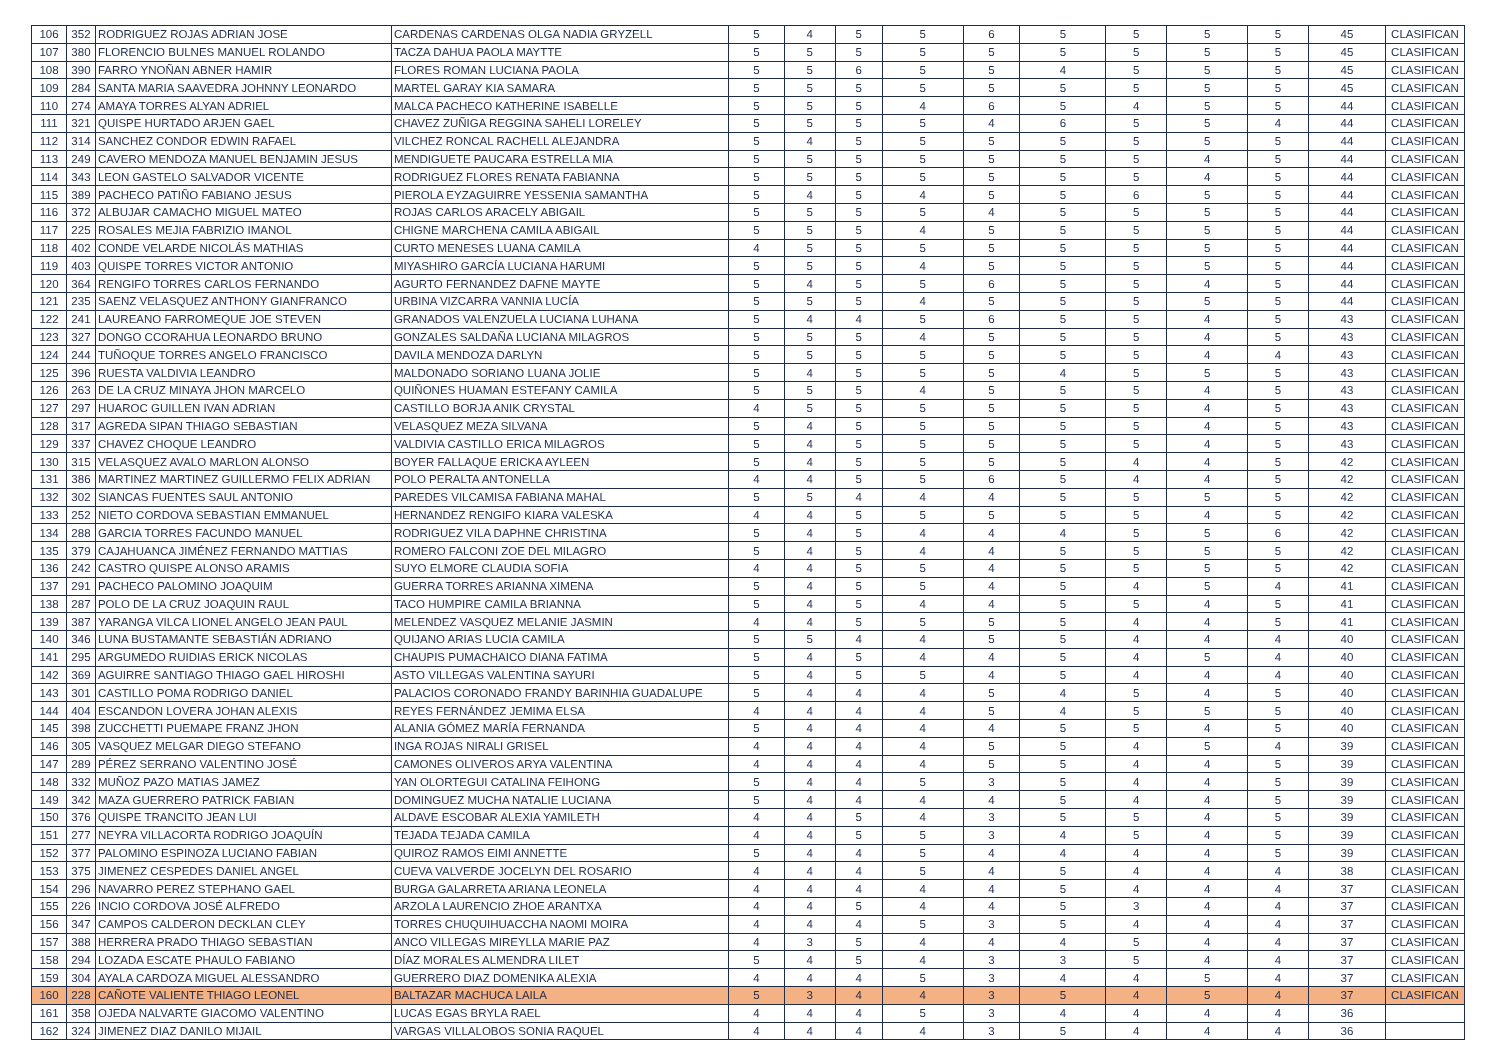| 106 | 352 | RODRIGUEZ ROJAS ADRIAN JOSE | CARDENAS CARDENAS OLGA NADIA GRYZELL | 5 | 4 | 5 | 5 | 6 | 5 | 5 | 5 | 5 | 45 | CLASIFICAN |
| 107 | 380 | FLORENCIO BULNES MANUEL ROLANDO | TACZA DAHUA PAOLA MAYTTE | 5 | 5 | 5 | 5 | 5 | 5 | 5 | 5 | 5 | 45 | CLASIFICAN |
| 108 | 390 | FARRO YNOÑAN ABNER HAMIR | FLORES ROMAN LUCIANA PAOLA | 5 | 5 | 6 | 5 | 5 | 4 | 5 | 5 | 5 | 45 | CLASIFICAN |
| 109 | 284 | SANTA MARIA SAAVEDRA JOHNNY LEONARDO | MARTEL GARAY KIA SAMARA | 5 | 5 | 5 | 5 | 5 | 5 | 5 | 5 | 5 | 45 | CLASIFICAN |
| 110 | 274 | AMAYA TORRES ALYAN ADRIEL | MALCA PACHECO KATHERINE ISABELLE | 5 | 5 | 5 | 4 | 6 | 5 | 4 | 5 | 5 | 44 | CLASIFICAN |
| 111 | 321 | QUISPE HURTADO ARJEN GAEL | CHAVEZ ZUÑIGA REGGINA SAHELI LORELEY | 5 | 5 | 5 | 5 | 4 | 6 | 5 | 5 | 4 | 44 | CLASIFICAN |
| 112 | 314 | SANCHEZ CONDOR EDWIN RAFAEL | VILCHEZ RONCAL RACHELL ALEJANDRA | 5 | 4 | 5 | 5 | 5 | 5 | 5 | 5 | 5 | 44 | CLASIFICAN |
| 113 | 249 | CAVERO MENDOZA MANUEL BENJAMIN JESUS | MENDIGUETE PAUCARA ESTRELLA MIA | 5 | 5 | 5 | 5 | 5 | 5 | 5 | 4 | 5 | 44 | CLASIFICAN |
| 114 | 343 | LEON GASTELO SALVADOR VICENTE | RODRIGUEZ FLORES RENATA FABIANNA | 5 | 5 | 5 | 5 | 5 | 5 | 5 | 4 | 5 | 44 | CLASIFICAN |
| 115 | 389 | PACHECO PATIÑO FABIANO JESUS | PIEROLA EYZAGUIRRE YESSENIA SAMANTHA | 5 | 4 | 5 | 4 | 5 | 5 | 6 | 5 | 5 | 44 | CLASIFICAN |
| 116 | 372 | ALBUJAR CAMACHO MIGUEL MATEO | ROJAS CARLOS ARACELY ABIGAIL | 5 | 5 | 5 | 5 | 4 | 5 | 5 | 5 | 5 | 44 | CLASIFICAN |
| 117 | 225 | ROSALES MEJIA FABRIZIO IMANOL | CHIGNE MARCHENA CAMILA ABIGAIL | 5 | 5 | 5 | 4 | 5 | 5 | 5 | 5 | 5 | 44 | CLASIFICAN |
| 118 | 402 | CONDE VELARDE NICOLÁS MATHIAS | CURTO MENESES LUANA CAMILA | 4 | 5 | 5 | 5 | 5 | 5 | 5 | 5 | 5 | 44 | CLASIFICAN |
| 119 | 403 | QUISPE TORRES VICTOR ANTONIO | MIYASHIRO GARCÍA LUCIANA HARUMI | 5 | 5 | 5 | 4 | 5 | 5 | 5 | 5 | 5 | 44 | CLASIFICAN |
| 120 | 364 | RENGIFO TORRES CARLOS FERNANDO | AGURTO FERNANDEZ DAFNE MAYTE | 5 | 4 | 5 | 5 | 6 | 5 | 5 | 4 | 5 | 44 | CLASIFICAN |
| 121 | 235 | SAENZ VELASQUEZ ANTHONY GIANFRANCO | URBINA VIZCARRA VANNIA LUCÍA | 5 | 5 | 5 | 4 | 5 | 5 | 5 | 5 | 5 | 44 | CLASIFICAN |
| 122 | 241 | LAUREANO FARROMEQUE JOE STEVEN | GRANADOS VALENZUELA LUCIANA LUHANA | 5 | 4 | 4 | 5 | 6 | 5 | 5 | 4 | 5 | 43 | CLASIFICAN |
| 123 | 327 | DONGO CCORAHUA LEONARDO BRUNO | GONZALES SALDAÑA LUCIANA MILAGROS | 5 | 5 | 5 | 4 | 5 | 5 | 5 | 4 | 5 | 43 | CLASIFICAN |
| 124 | 244 | TUÑOQUE TORRES ANGELO FRANCISCO | DAVILA MENDOZA DARLYN | 5 | 5 | 5 | 5 | 5 | 5 | 5 | 4 | 4 | 43 | CLASIFICAN |
| 125 | 396 | RUESTA VALDIVIA LEANDRO | MALDONADO SORIANO LUANA JOLIE | 5 | 4 | 5 | 5 | 5 | 4 | 5 | 5 | 5 | 43 | CLASIFICAN |
| 126 | 263 | DE LA CRUZ MINAYA JHON MARCELO | QUIÑONES HUAMAN ESTEFANY CAMILA | 5 | 5 | 5 | 4 | 5 | 5 | 5 | 4 | 5 | 43 | CLASIFICAN |
| 127 | 297 | HUAROC GUILLEN IVAN ADRIAN | CASTILLO BORJA ANIK CRYSTAL | 4 | 5 | 5 | 5 | 5 | 5 | 5 | 4 | 5 | 43 | CLASIFICAN |
| 128 | 317 | AGREDA SIPAN THIAGO SEBASTIAN | VELASQUEZ MEZA SILVANA | 5 | 4 | 5 | 5 | 5 | 5 | 5 | 4 | 5 | 43 | CLASIFICAN |
| 129 | 337 | CHAVEZ CHOQUE LEANDRO | VALDIVIA CASTILLO ERICA MILAGROS | 5 | 4 | 5 | 5 | 5 | 5 | 5 | 4 | 5 | 43 | CLASIFICAN |
| 130 | 315 | VELASQUEZ AVALO MARLON ALONSO | BOYER FALLAQUE ERICKA AYLEEN | 5 | 4 | 5 | 5 | 5 | 5 | 4 | 4 | 5 | 42 | CLASIFICAN |
| 131 | 386 | MARTINEZ MARTINEZ GUILLERMO FELIX ADRIAN | POLO PERALTA ANTONELLA | 4 | 4 | 5 | 5 | 6 | 5 | 4 | 4 | 5 | 42 | CLASIFICAN |
| 132 | 302 | SIANCAS FUENTES SAUL ANTONIO | PAREDES VILCAMISA FABIANA MAHAL | 5 | 5 | 4 | 4 | 4 | 5 | 5 | 5 | 5 | 42 | CLASIFICAN |
| 133 | 252 | NIETO CORDOVA SEBASTIAN EMMANUEL | HERNANDEZ RENGIFO KIARA VALESKA | 4 | 4 | 5 | 5 | 5 | 5 | 5 | 4 | 5 | 42 | CLASIFICAN |
| 134 | 288 | GARCIA TORRES FACUNDO MANUEL | RODRIGUEZ VILA DAPHNE CHRISTINA | 5 | 4 | 5 | 4 | 4 | 4 | 5 | 5 | 6 | 42 | CLASIFICAN |
| 135 | 379 | CAJAHUANCA JIMÉNEZ FERNANDO MATTIAS | ROMERO FALCONI ZOE DEL MILAGRO | 5 | 4 | 5 | 4 | 4 | 5 | 5 | 5 | 5 | 42 | CLASIFICAN |
| 136 | 242 | CASTRO QUISPE ALONSO ARAMIS | SUYO ELMORE CLAUDIA SOFIA | 4 | 4 | 5 | 5 | 4 | 5 | 5 | 5 | 5 | 42 | CLASIFICAN |
| 137 | 291 | PACHECO PALOMINO JOAQUIM | GUERRA TORRES ARIANNA XIMENA | 5 | 4 | 5 | 5 | 4 | 5 | 4 | 5 | 4 | 41 | CLASIFICAN |
| 138 | 287 | POLO DE LA CRUZ JOAQUIN RAUL | TACO HUMPIRE CAMILA BRIANNA | 5 | 4 | 5 | 4 | 4 | 5 | 5 | 4 | 5 | 41 | CLASIFICAN |
| 139 | 387 | YARANGA VILCA LIONEL ANGELO JEAN PAUL | MELENDEZ VASQUEZ MELANIE JASMIN | 4 | 4 | 5 | 5 | 5 | 5 | 4 | 4 | 5 | 41 | CLASIFICAN |
| 140 | 346 | LUNA BUSTAMANTE SEBASTIÁN ADRIANO | QUIJANO ARIAS LUCIA CAMILA | 5 | 5 | 4 | 4 | 5 | 5 | 4 | 4 | 4 | 40 | CLASIFICAN |
| 141 | 295 | ARGUMEDO RUIDIAS ERICK NICOLAS | CHAUPIS PUMACHAICO DIANA FATIMA | 5 | 4 | 5 | 4 | 4 | 5 | 4 | 5 | 4 | 40 | CLASIFICAN |
| 142 | 369 | AGUIRRE SANTIAGO THIAGO GAEL HIROSHI | ASTO VILLEGAS VALENTINA SAYURI | 5 | 4 | 5 | 5 | 4 | 5 | 4 | 4 | 4 | 40 | CLASIFICAN |
| 143 | 301 | CASTILLO POMA RODRIGO DANIEL | PALACIOS CORONADO FRANDY BARINHIA GUADALUPE | 5 | 4 | 4 | 4 | 5 | 4 | 5 | 4 | 5 | 40 | CLASIFICAN |
| 144 | 404 | ESCANDON LOVERA JOHAN ALEXIS | REYES FERNÁNDEZ JEMIMA ELSA | 4 | 4 | 4 | 4 | 5 | 4 | 5 | 5 | 5 | 40 | CLASIFICAN |
| 145 | 398 | ZUCCHETTI PUEMAPE FRANZ JHON | ALANIA GÓMEZ MARÍA FERNANDA | 5 | 4 | 4 | 4 | 4 | 5 | 5 | 4 | 5 | 40 | CLASIFICAN |
| 146 | 305 | VASQUEZ MELGAR DIEGO STEFANO | INGA ROJAS NIRALI GRISEL | 4 | 4 | 4 | 4 | 5 | 5 | 4 | 5 | 4 | 39 | CLASIFICAN |
| 147 | 289 | PÉREZ SERRANO VALENTINO JOSÉ | CAMONES OLIVEROS ARYA VALENTINA | 4 | 4 | 4 | 4 | 5 | 5 | 4 | 4 | 5 | 39 | CLASIFICAN |
| 148 | 332 | MUÑOZ PAZO MATIAS JAMEZ | YAN OLORTEGUI CATALINA FEIHONG | 5 | 4 | 4 | 5 | 3 | 5 | 4 | 4 | 5 | 39 | CLASIFICAN |
| 149 | 342 | MAZA GUERRERO PATRICK FABIAN | DOMINGUEZ MUCHA NATALIE LUCIANA | 5 | 4 | 4 | 4 | 4 | 5 | 4 | 4 | 5 | 39 | CLASIFICAN |
| 150 | 376 | QUISPE TRANCITO JEAN LUI | ALDAVE ESCOBAR ALEXIA YAMILETH | 4 | 4 | 5 | 4 | 3 | 5 | 5 | 4 | 5 | 39 | CLASIFICAN |
| 151 | 277 | NEYRA VILLACORTA RODRIGO JOAQUÍN | TEJADA TEJADA CAMILA | 4 | 4 | 5 | 5 | 3 | 4 | 5 | 4 | 5 | 39 | CLASIFICAN |
| 152 | 377 | PALOMINO ESPINOZA LUCIANO FABIAN | QUIROZ RAMOS EIMI ANNETTE | 5 | 4 | 4 | 5 | 4 | 4 | 4 | 4 | 5 | 39 | CLASIFICAN |
| 153 | 375 | JIMENEZ CESPEDES DANIEL ANGEL | CUEVA VALVERDE JOCELYN DEL ROSARIO | 4 | 4 | 4 | 5 | 4 | 5 | 4 | 4 | 4 | 38 | CLASIFICAN |
| 154 | 296 | NAVARRO PEREZ STEPHANO GAEL | BURGA GALARRETA ARIANA LEONELA | 4 | 4 | 4 | 4 | 4 | 5 | 4 | 4 | 4 | 37 | CLASIFICAN |
| 155 | 226 | INCIO CORDOVA JOSÉ ALFREDO | ARZOLA LAURENCIO ZHOE ARANTXA | 4 | 4 | 5 | 4 | 4 | 5 | 3 | 4 | 4 | 37 | CLASIFICAN |
| 156 | 347 | CAMPOS CALDERON DECKLAN CLEY | TORRES CHUQUIHUACCHA NAOMI MOIRA | 4 | 4 | 4 | 5 | 3 | 5 | 4 | 4 | 4 | 37 | CLASIFICAN |
| 157 | 388 | HERRERA PRADO THIAGO SEBASTIAN | ANCO VILLEGAS MIREYLLA MARIE PAZ | 4 | 3 | 5 | 4 | 4 | 4 | 5 | 4 | 4 | 37 | CLASIFICAN |
| 158 | 294 | LOZADA ESCATE PHAULO FABIANO | DÍAZ MORALES ALMENDRA LILET | 5 | 4 | 5 | 4 | 3 | 3 | 5 | 4 | 4 | 37 | CLASIFICAN |
| 159 | 304 | AYALA CARDOZA MIGUEL ALESSANDRO | GUERRERO DIAZ DOMENIKA ALEXIA | 4 | 4 | 4 | 5 | 3 | 4 | 4 | 5 | 4 | 37 | CLASIFICAN |
| 160 | 228 | CAÑOTE VALIENTE THIAGO LEONEL | BALTAZAR MACHUCA LAILA | 5 | 3 | 4 | 4 | 3 | 5 | 4 | 5 | 4 | 37 | CLASIFICAN |
| 161 | 358 | OJEDA NALVARTE GIACOMO VALENTINO | LUCAS EGAS BRYLA RAEL | 4 | 4 | 4 | 5 | 3 | 4 | 4 | 4 | 4 | 36 | |
| 162 | 324 | JIMENEZ DIAZ DANILO MIJAIL | VARGAS VILLALOBOS SONIA RAQUEL | 4 | 4 | 4 | 4 | 3 | 5 | 4 | 4 | 4 | 36 | |